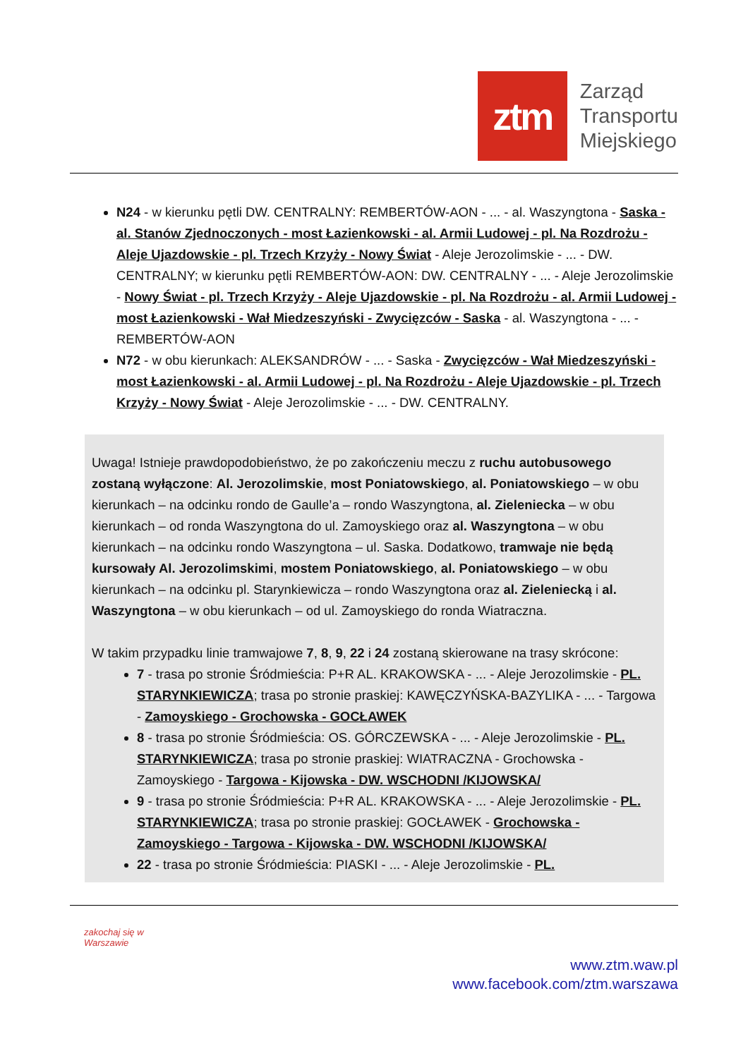ztm
Zarząd
Transportu
Miejskiego
N24 - w kierunku pętli DW. CENTRALNY: REMBERTÓW-AON - ... - al. Waszyngtona - Saska - al. Stanów Zjednoczonych - most Łazienkowski - al. Armii Ludowej - pl. Na Rozdrożu - Aleje Ujazdowskie - pl. Trzech Krzyży - Nowy Świat - Aleje Jerozolimskie - ... - DW. CENTRALNY; w kierunku pętli REMBERTÓW-AON: DW. CENTRALNY - ... - Aleje Jerozolimskie - Nowy Świat - pl. Trzech Krzyży - Aleje Ujazdowskie - pl. Na Rozdrożu - al. Armii Ludowej - most Łazienkowski - Wał Miedzeszyński - Zwycięzców - Saska - al. Waszyngtona - ... - REMBERTÓW-AON
N72 - w obu kierunkach: ALEKSANDRÓW - ... - Saska - Zwycięzców - Wał Miedzeszyński - most Łazienkowski - al. Armii Ludowej - pl. Na Rozdrożu - Aleje Ujazdowskie - pl. Trzech Krzyży - Nowy Świat - Aleje Jerozolimskie - ... - DW. CENTRALNY.
Uwaga! Istnieje prawdopodobieństwo, że po zakończeniu meczu z ruchu autobusowego zostaną wyłączone: Al. Jerozolimskie, most Poniatowskiego, al. Poniatowskiego – w obu kierunkach – na odcinku rondo de Gaulle’a – rondo Waszyngtona, al. Zieleniecka – w obu kierunkach – od ronda Waszyngtona do ul. Zamoyskiego oraz al. Waszyngtona – w obu kierunkach – na odcinku rondo Waszyngtona – ul. Saska. Dodatkowo, tramwaje nie będą kursowały Al. Jerozolimskimi, mostem Poniatowskiego, al. Poniatowskiego – w obu kierunkach – na odcinku pl. Starynkiewicza – rondo Waszyngtona oraz al. Zieleniecką i al. Waszyngtona – w obu kierunkach – od ul. Zamoyskiego do ronda Wiatraczna.
W takim przypadku linie tramwajowe 7, 8, 9, 22 i 24 zostaną skierowane na trasy skrócone:
7 - trasa po stronie Śródmieścia: P+R AL. KRAKOWSKA - ... - Aleje Jerozolimskie - PL. STARYNKIEWICZA; trasa po stronie praskiej: KAWĘCZYŃSKA-BAZYLIKA - ... - Targowa - Zamoyskiego - Grochowska - GOCŁAWEK
8 - trasa po stronie Śródmieścia: OS. GÓRCZEWSKA - ... - Aleje Jerozolimskie - PL. STARYNKIEWICZA; trasa po stronie praskiej: WIATRACZNA - Grochowska - Zamoyskiego - Targowa - Kijowska - DW. WSCHODNI /KIJOWSKA/
9 - trasa po stronie Śródmieścia: P+R AL. KRAKOWSKA - ... - Aleje Jerozolimskie - PL. STARYNKIEWICZA; trasa po stronie praskiej: GOCŁAWEK - Grochowska - Zamoyskiego - Targowa - Kijowska - DW. WSCHODNI /KIJOWSKA/
22 - trasa po stronie Śródmieścia: PIASKI - ... - Aleje Jerozolimskie - PL.
zakochaj się w Warszawie
www.ztm.waw.pl
www.facebook.com/ztm.warszawa